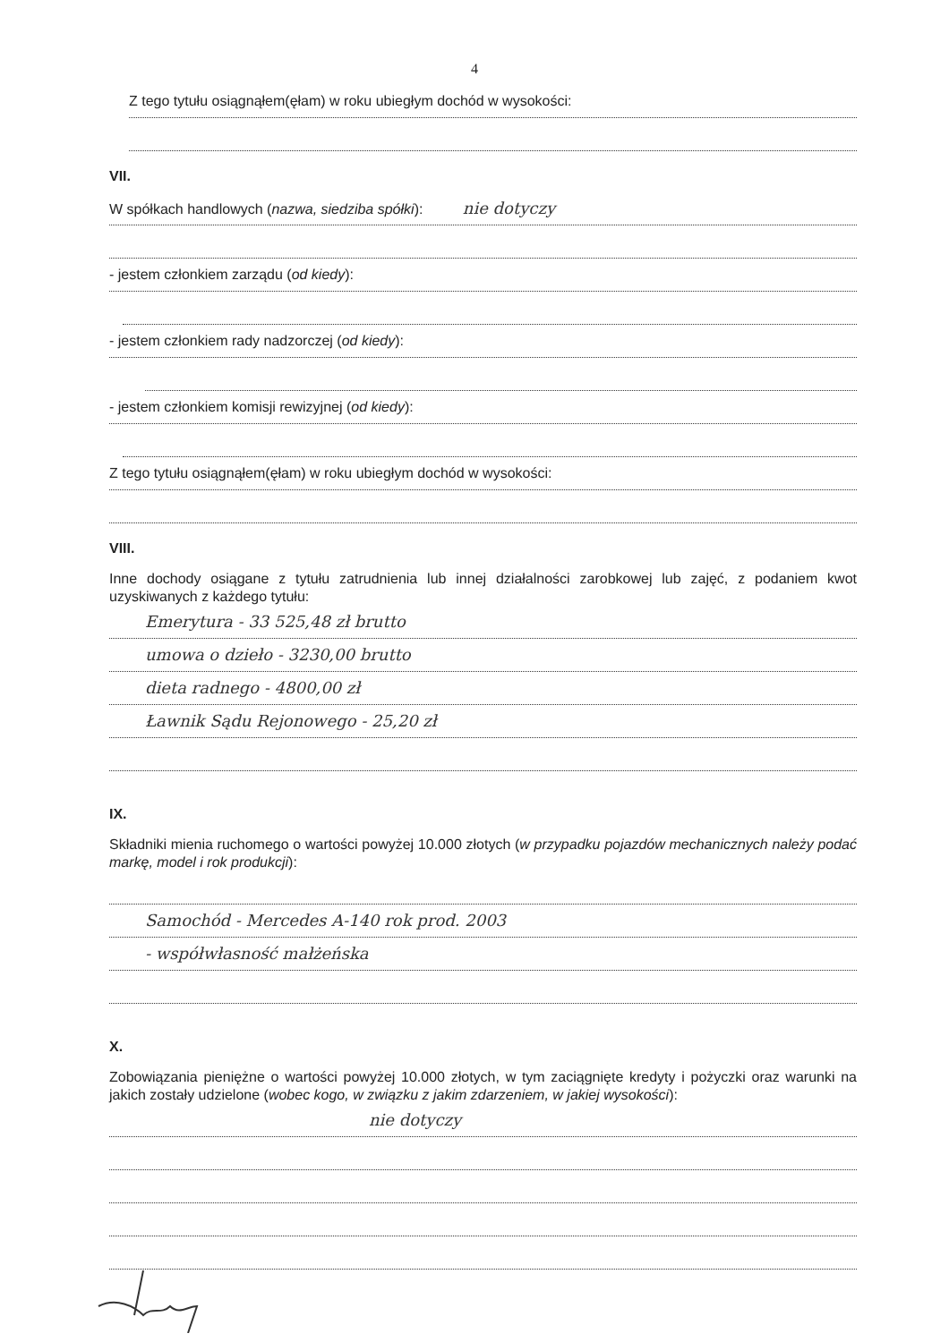4
Z tego tytułu osiągnąłem(ęłam) w roku ubiegłym dochód w wysokości:
VII.
W spółkach handlowych (nazwa, siedziba spółki): nie dotyczy
- jestem członkiem zarządu (od kiedy):
- jestem członkiem rady nadzorczej (od kiedy):
- jestem członkiem komisji rewizyjnej (od kiedy):
Z tego tytułu osiągnąłem(ęłam) w roku ubiegłym dochód w wysokości:
VIII.
Inne dochody osiągane z tytułu zatrudnienia lub innej działalności zarobkowej lub zajęć, z podaniem kwot uzyskiwanych z każdego tytułu:
Emerytura - 33 525,48 zł brutto
umowa o dzieło - 3230,00 brutto
dieta radnego - 4800,00 zł
Ławnik Sądu Rejonowego - 25,20 zł
IX.
Składniki mienia ruchomego o wartości powyżej 10.000 złotych (w przypadku pojazdów mechanicznych należy podać markę, model i rok produkcji):
Samochód - Mercedes A-140 rok prod. 2003
- współwłasność małżeńska
X.
Zobowiązania pieniężne o wartości powyżej 10.000 złotych, w tym zaciągnięte kredyty i pożyczki oraz warunki na jakich zostały udzielone (wobec kogo, w związku z jakim zdarzeniem, w jakiej wysokości):
nie dotyczy